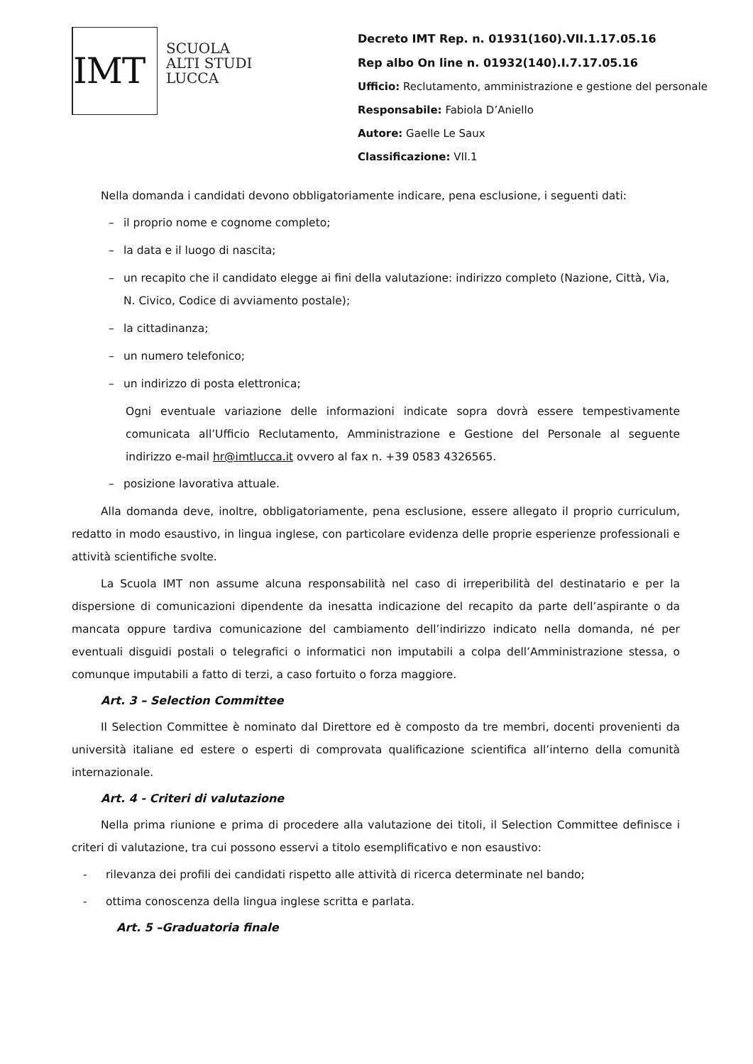IMT
SCUOLA
ALTI STUDI
LUCCA
Decreto IMT Rep. n. 01931(160).VII.1.17.05.16
Rep albo On line n. 01932(140).I.7.17.05.16
Ufficio: Reclutamento, amministrazione e gestione del personale
Responsabile: Fabiola D’Aniello
Autore: Gaelle Le Saux
Classificazione: VII.1
Nella domanda i candidati devono obbligatoriamente indicare, pena esclusione, i seguenti dati:
– il proprio nome e cognome completo;
– la data e il luogo di nascita;
– un recapito che il candidato elegge ai fini della valutazione: indirizzo completo (Nazione, Città, Via, N. Civico, Codice di avviamento postale);
– la cittadinanza;
– un numero telefonico;
– un indirizzo di posta elettronica;
Ogni eventuale variazione delle informazioni indicate sopra dovrà essere tempestivamente comunicata all’Ufficio Reclutamento, Amministrazione e Gestione del Personale al seguente indirizzo e-mail hr@imtlucca.it ovvero al fax n. +39 0583 4326565.
– posizione lavorativa attuale.
Alla domanda deve, inoltre, obbligatoriamente, pena esclusione, essere allegato il proprio curriculum, redatto in modo esaustivo, in lingua inglese, con particolare evidenza delle proprie esperienze professionali e attività scientifiche svolte.
La Scuola IMT non assume alcuna responsabilità nel caso di irreperibilità del destinatario e per la dispersione di comunicazioni dipendente da inesatta indicazione del recapito da parte dell’aspirante o da mancata oppure tardiva comunicazione del cambiamento dell’indirizzo indicato nella domanda, né per eventuali disguidi postali o telegrafici o informatici non imputabili a colpa dell’Amministrazione stessa, o comunque imputabili a fatto di terzi, a caso fortuito o forza maggiore.
Art. 3 – Selection Committee
Il Selection Committee è nominato dal Direttore ed è composto da tre membri, docenti provenienti da università italiane ed estere o esperti di comprovata qualificazione scientifica all’interno della comunità internazionale.
Art. 4 - Criteri di valutazione
Nella prima riunione e prima di procedere alla valutazione dei titoli, il Selection Committee definisce i criteri di valutazione, tra cui possono esservi a titolo esemplificativo e non esaustivo:
- rilevanza dei profili dei candidati rispetto alle attività di ricerca determinate nel bando;
- ottima conoscenza della lingua inglese scritta e parlata.
Art. 5 –Graduatoria finale